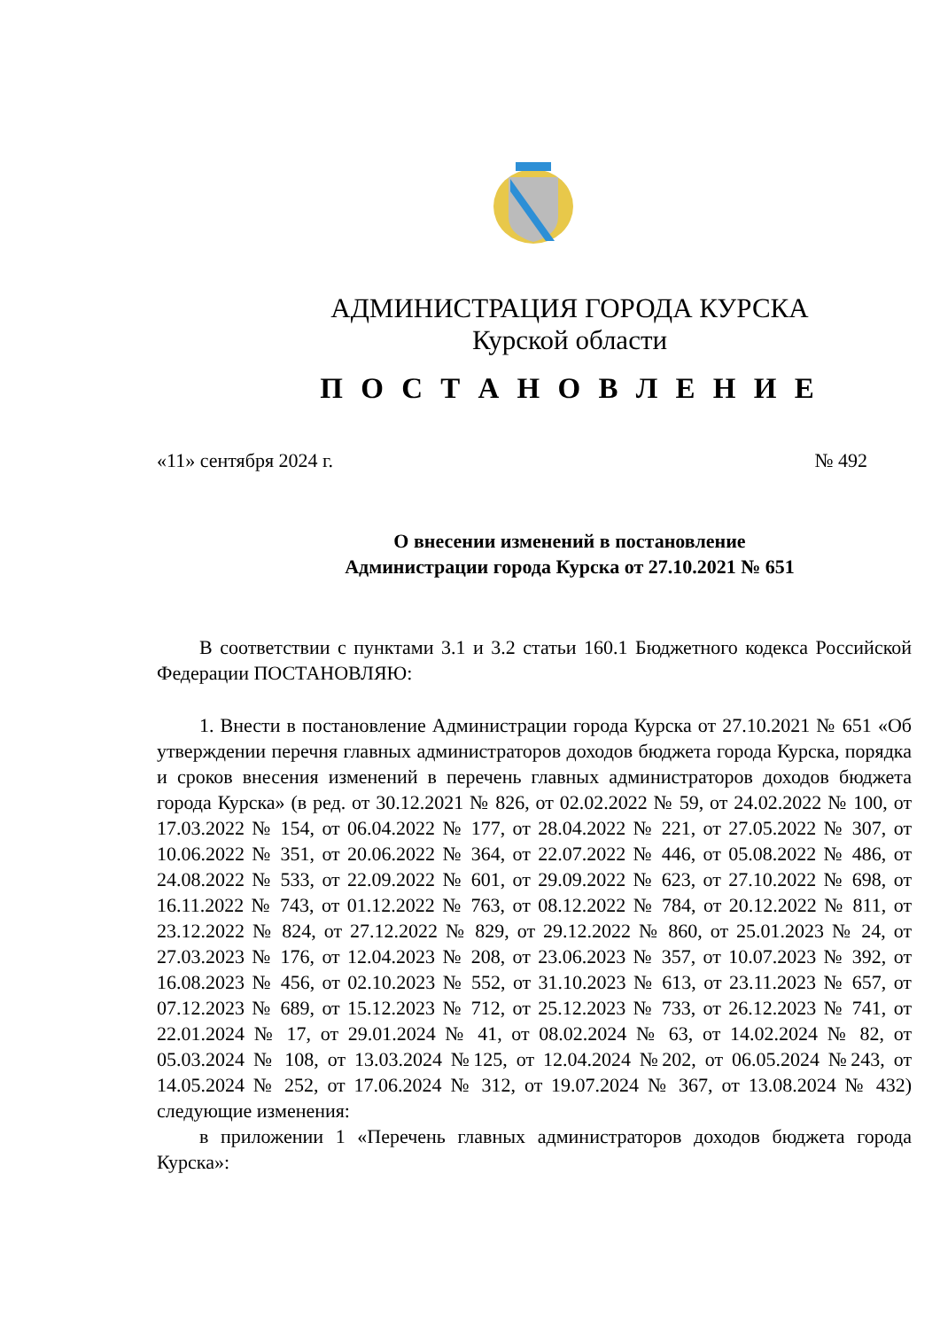АДМИНИСТРАЦИЯ ГОРОДА КУРСКА
Курской области
П О С Т А Н О В Л Е Н И Е
«11» сентября 2024 г. № 492
О внесении изменений в постановление
Администрации города Курска от 27.10.2021 № 651
В соответствии с пунктами 3.1 и 3.2 статьи 160.1 Бюджетного кодекса Российской Федерации ПОСТАНОВЛЯЮ:
1. Внести в постановление Администрации города Курска от 27.10.2021 № 651 «Об утверждении перечня главных администраторов доходов бюджета города Курска, порядка и сроков внесения изменений в перечень главных администраторов доходов бюджета города Курска» (в ред. от 30.12.2021 № 826, от 02.02.2022 № 59, от 24.02.2022 № 100, от 17.03.2022 № 154, от 06.04.2022 № 177, от 28.04.2022 № 221, от 27.05.2022 № 307, от 10.06.2022 № 351, от 20.06.2022 № 364, от 22.07.2022 № 446, от 05.08.2022 № 486, от 24.08.2022 № 533, от 22.09.2022 № 601, от 29.09.2022 № 623, от 27.10.2022 № 698, от 16.11.2022 № 743, от 01.12.2022 № 763, от 08.12.2022 № 784, от 20.12.2022 № 811, от 23.12.2022 № 824, от 27.12.2022 № 829, от 29.12.2022 № 860, от 25.01.2023 № 24, от 27.03.2023 № 176, от 12.04.2023 № 208, от 23.06.2023 № 357, от 10.07.2023 № 392, от 16.08.2023 № 456, от 02.10.2023 № 552, от 31.10.2023 № 613, от 23.11.2023 № 657, от 07.12.2023 № 689, от 15.12.2023 № 712, от 25.12.2023 № 733, от 26.12.2023 № 741, от 22.01.2024 № 17, от 29.01.2024 № 41, от 08.02.2024 № 63, от 14.02.2024 № 82, от 05.03.2024 № 108, от 13.03.2024 №125, от 12.04.2024 №202, от 06.05.2024 №243, от 14.05.2024 № 252, от 17.06.2024 № 312, от 19.07.2024 № 367, от 13.08.2024 № 432) следующие изменения:
в приложении 1 «Перечень главных администраторов доходов бюджета города Курска»: